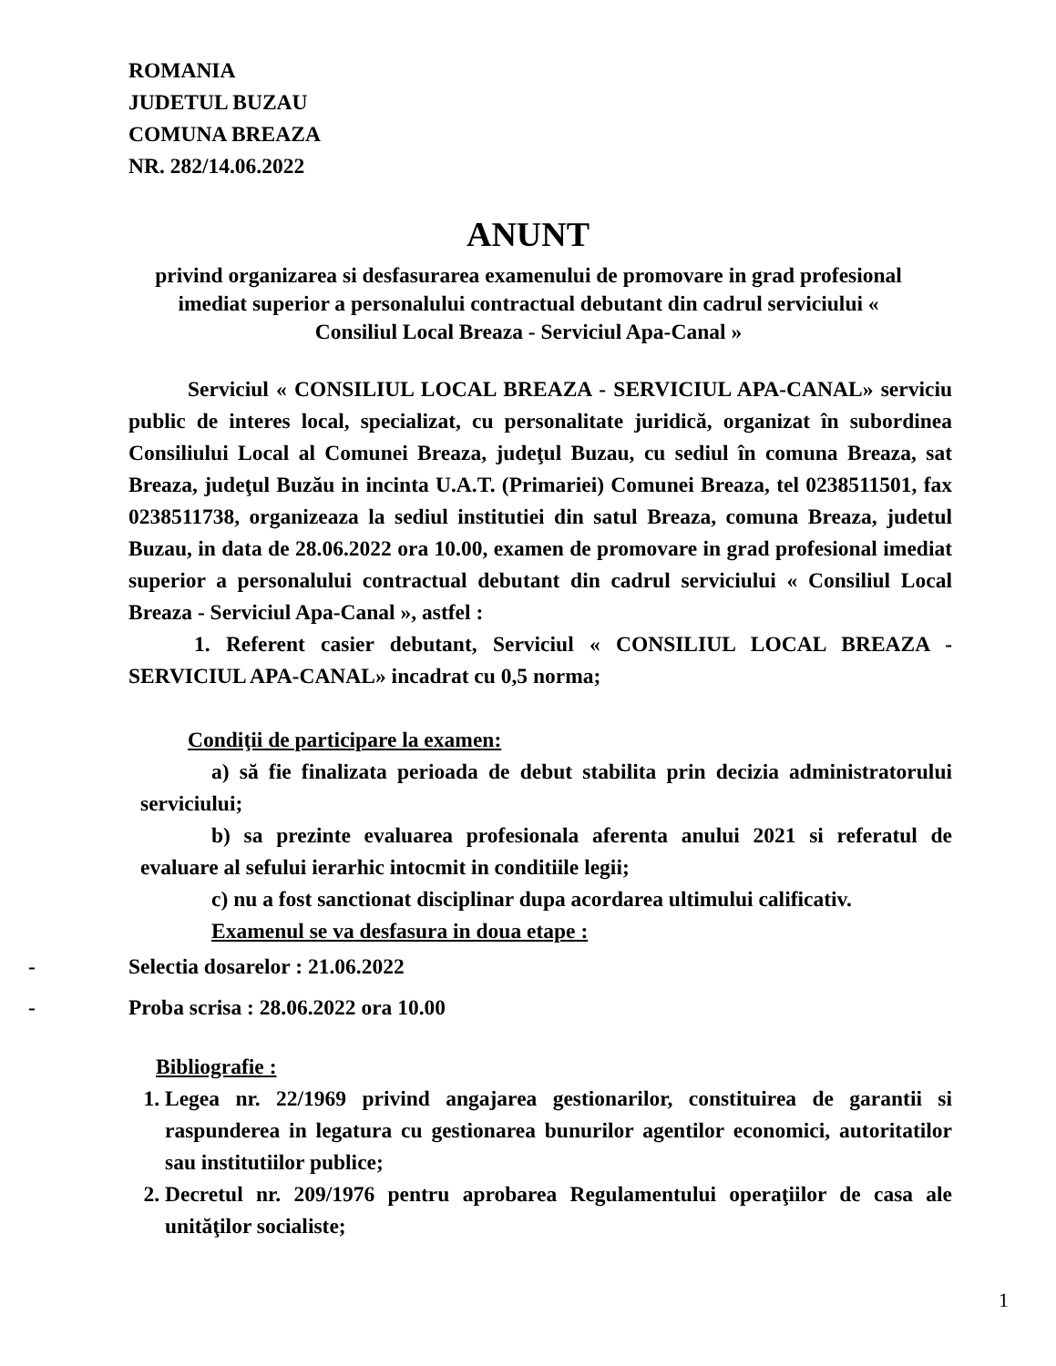ROMANIA
JUDETUL BUZAU
COMUNA BREAZA
NR. 282/14.06.2022
ANUNT
privind organizarea si desfasurarea examenului de promovare in grad profesional imediat superior a personalului contractual debutant din cadrul serviciului « Consiliul Local Breaza - Serviciul Apa-Canal »
Serviciul « CONSILIUL LOCAL BREAZA - SERVICIUL APA-CANAL» serviciu public de interes local, specializat, cu personalitate juridică, organizat în subordinea Consiliului Local al Comunei Breaza, judeţul Buzau, cu sediul în comuna Breaza, sat Breaza, judeţul Buzău in incinta U.A.T. (Primariei) Comunei Breaza, tel 0238511501, fax 0238511738, organizeaza la sediul institutiei din satul Breaza, comuna Breaza, judetul Buzau, in data de 28.06.2022 ora 10.00, examen de promovare in grad profesional imediat superior a personalului contractual debutant din cadrul serviciului « Consiliul Local Breaza - Serviciul Apa-Canal », astfel :
1. Referent casier debutant, Serviciul « CONSILIUL LOCAL BREAZA - SERVICIUL APA-CANAL» incadrat cu 0,5 norma;
Condiţii de participare la examen:
a) să fie finalizata perioada de debut stabilita prin decizia administratorului serviciului;
b) sa prezinte evaluarea profesionala aferenta anului 2021 si referatul de evaluare al sefului ierarhic intocmit in conditiile legii;
c) nu a fost sanctionat disciplinar dupa acordarea ultimului calificativ.
Examenul se va desfasura in doua etape :
- Selectia dosarelor : 21.06.2022
- Proba scrisa : 28.06.2022 ora 10.00
Bibliografie :
1. Legea nr. 22/1969 privind angajarea gestionarilor, constituirea de garantii si raspunderea in legatura cu gestionarea bunurilor agentilor economici, autoritatilor sau institutiilor publice;
2. Decretul nr. 209/1976 pentru aprobarea Regulamentului operaţiilor de casa ale unităţilor socialiste;
1